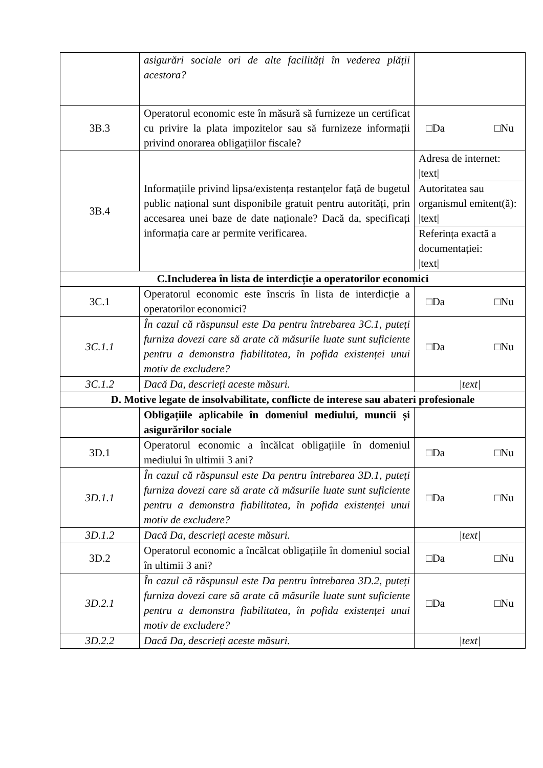| | asigurări sociale ori de alte facilități în vederea plății acestora? | |
| 3B.3 | Operatorul economic este în măsură să furnizeze un certificat cu privire la plata impozitelor sau să furnizeze informații privind onorarea obligațiilor fiscale? | □Da □Nu |
| 3B.4 | Informațiile privind lipsa/existența restanțelor față de bugetul public național sunt disponibile gratuit pentru autorități, prin accesarea unei baze de date naționale? Dacă da, specificați informația care ar permite verificarea. | Adresa de internet: /text/ |
| | | Autoritatea sau organismul emitent(ă): /text/ |
| | | Referința exactă a documentației: /text/ |
| C.Includerea în lista de interdicție a operatorilor economici | | |
| 3C.1 | Operatorul economic este înscris în lista de interdicție a operatorilor economici? | □Da □Nu |
| 3C.1.1 | În cazul că răspunsul este Da pentru întrebarea 3C.1, puteți furniza dovezi care să arate că măsurile luate sunt suficiente pentru a demonstra fiabilitatea, în pofida existenței unui motiv de excludere? | □Da □Nu |
| 3C.1.2 | Dacă Da, descrieți aceste măsuri. | /text/ |
| D. Motive legate de insolvabilitate, conflicte de interese sau abateri profesionale | | |
| | Obligațiile aplicabile în domeniul mediului, muncii și asigurărilor sociale | |
| 3D.1 | Operatorul economic a încălcat obligațiile în domeniul mediului în ultimii 3 ani? | □Da □Nu |
| 3D.1.1 | În cazul că răspunsul este Da pentru întrebarea 3D.1, puteți furniza dovezi care să arate că măsurile luate sunt suficiente pentru a demonstra fiabilitatea, în pofida existenței unui motiv de excludere? | □Da □Nu |
| 3D.1.2 | Dacă Da, descrieți aceste măsuri. | /text/ |
| 3D.2 | Operatorul economic a încălcat obligațiile în domeniul social în ultimii 3 ani? | □Da □Nu |
| 3D.2.1 | În cazul că răspunsul este Da pentru întrebarea 3D.2, puteți furniza dovezi care să arate că măsurile luate sunt suficiente pentru a demonstra fiabilitatea, în pofida existenței unui motiv de excludere? | □Da □Nu |
| 3D.2.2 | Dacă Da, descrieți aceste măsuri. | /text/ |